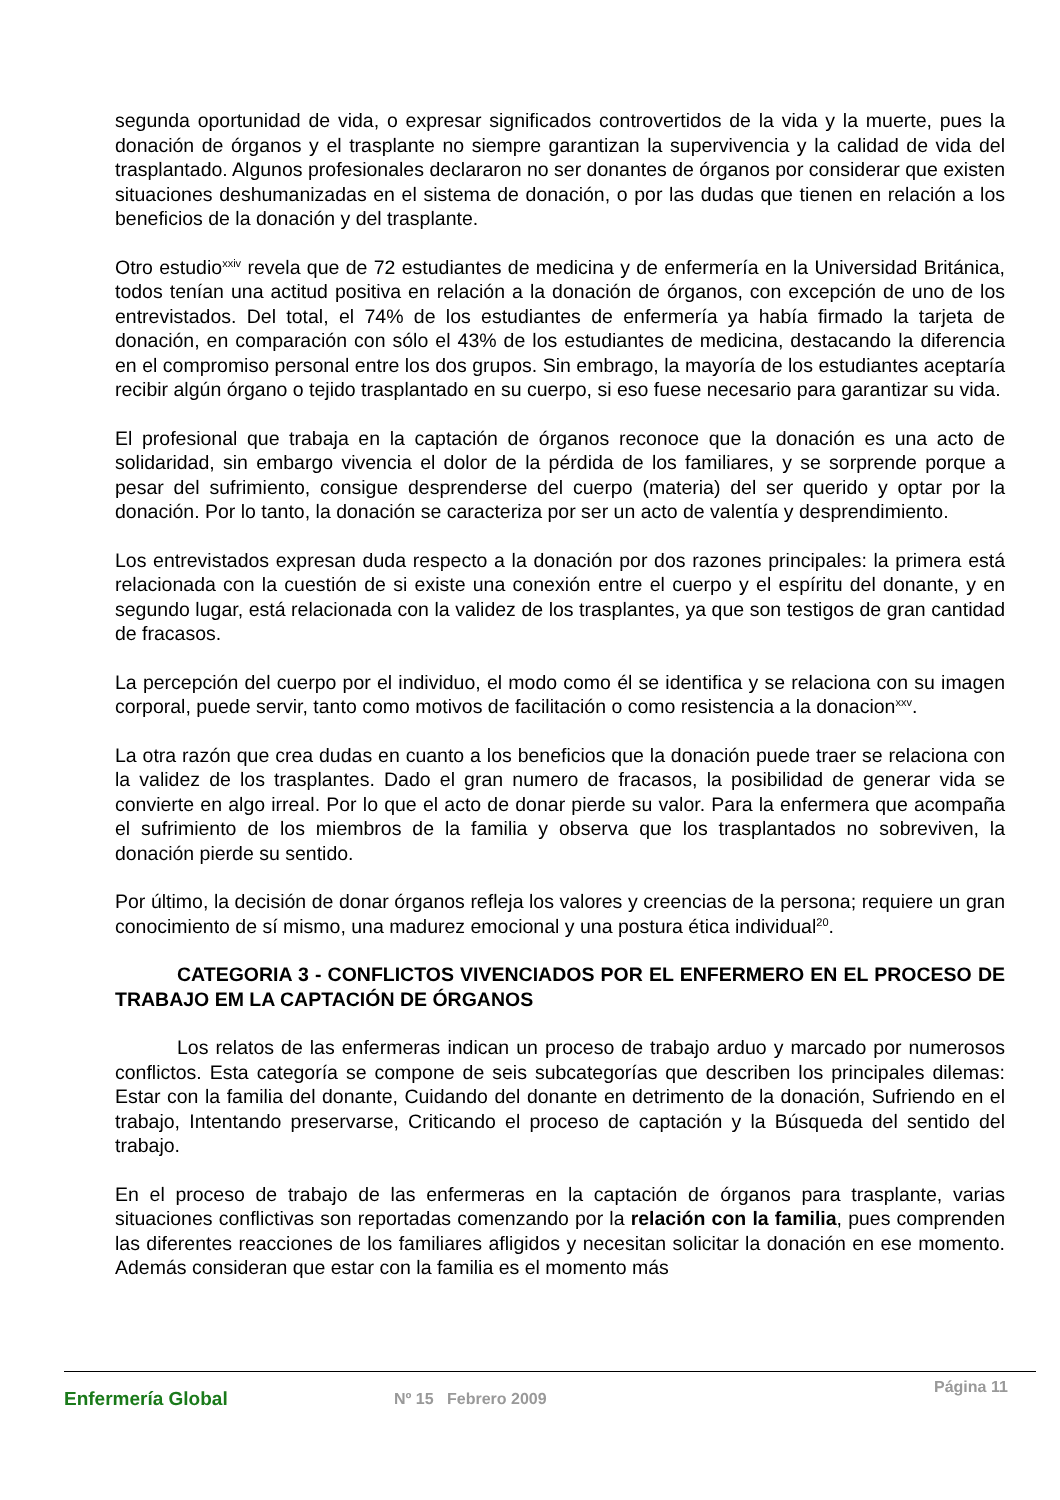segunda oportunidad de vida, o expresar significados controvertidos de la vida y la muerte, pues la donación de órganos y el trasplante no siempre garantizan la supervivencia y la calidad de vida del trasplantado. Algunos profesionales declararon no ser donantes de órganos por considerar que existen situaciones deshumanizadas en el sistema de donación, o por las dudas que tienen en relación a los beneficios de la donación y del trasplante.
Otro estudio<sup>xxiv</sup> revela que de 72 estudiantes de medicina y de enfermería en la Universidad Británica, todos tenían una actitud positiva en relación a la donación de órganos, con excepción de uno de los entrevistados. Del total, el 74% de los estudiantes de enfermería ya había firmado la tarjeta de donación, en comparación con sólo el 43% de los estudiantes de medicina, destacando la diferencia en el compromiso personal entre los dos grupos. Sin embrago, la mayoría de los estudiantes aceptaría recibir algún órgano o tejido trasplantado en su cuerpo, si eso fuese necesario para garantizar su vida.
El profesional que trabaja en la captación de órganos reconoce que la donación es una acto de solidaridad, sin embargo vivencia el dolor de la pérdida de los familiares, y se sorprende porque a pesar del sufrimiento, consigue desprenderse del cuerpo (materia) del ser querido y optar por la donación. Por lo tanto, la donación se caracteriza por ser un acto de valentía y desprendimiento.
Los entrevistados expresan duda respecto a la donación por dos razones principales: la primera está relacionada con la cuestión de si existe una conexión entre el cuerpo y el espíritu del donante, y en segundo lugar, está relacionada con la validez de los trasplantes, ya que son testigos de gran cantidad de fracasos.
La percepción del cuerpo por el individuo, el modo como él se identifica y se relaciona con su imagen corporal, puede servir, tanto como motivos de facilitación o como resistencia a la donacion<sup>xxv</sup>.
La otra razón que crea dudas en cuanto a los beneficios que la donación puede traer se relaciona con la validez de los trasplantes. Dado el gran numero de fracasos, la posibilidad de generar vida se convierte en algo irreal. Por lo que el acto de donar pierde su valor. Para la enfermera que acompaña el sufrimiento de los miembros de la familia y observa que los trasplantados no sobreviven, la donación pierde su sentido.
Por último, la decisión de donar órganos refleja los valores y creencias de la persona; requiere un gran conocimiento de sí mismo, una madurez emocional y una postura ética individual<sup>20</sup>.
CATEGORIA 3 - CONFLICTOS VIVENCIADOS POR EL ENFERMERO EN EL PROCESO DE TRABAJO EM LA CAPTACIÓN DE ÓRGANOS
Los relatos de las enfermeras indican un proceso de trabajo arduo y marcado por numerosos conflictos. Esta categoría se compone de seis subcategorías que describen los principales dilemas: Estar con la familia del donante, Cuidando del donante en detrimento de la donación, Sufriendo en el trabajo, Intentando preservarse, Criticando el proceso de captación y la Búsqueda del sentido del trabajo.
En el proceso de trabajo de las enfermeras en la captación de órganos para trasplante, varias situaciones conflictivas son reportadas comenzando por la relación con la familia, pues comprenden las diferentes reacciones de los familiares afligidos y necesitan solicitar la donación en ese momento. Además consideran que estar con la familia es el momento más
Enfermería Global
Nº 15 Febrero 2009
Página 11